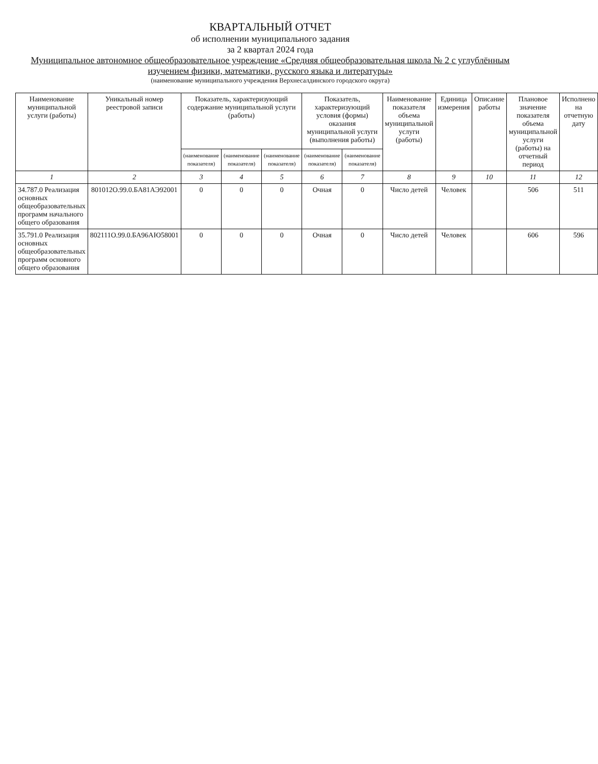КВАРТАЛЬНЫЙ ОТЧЕТ
об исполнении муниципального задания
за 2 квартал 2024 года
Муниципальное автономное общеобразовательное учреждение «Средняя общеобразовательная школа № 2 с углублённым изучением физики, математики, русского языка и литературы»
(наименование муниципального учреждения Верхнесалдинского городского округа)
| Наименование муниципальной услуги (работы) | Уникальный номер реестровой записи | Показатель, характеризующий содержание муниципальной услуги (работы) | | | Показатель, характеризующий условия (формы) оказания муниципальной услуги (выполнения работы) | | Наименование показателя объема муниципальной услуги (работы) | Единица измерения | Описание работы | Плановое значение показателя объема муниципальной услуги (работы) на отчетный период | Исполнено на отчетную дату |
| --- | --- | --- | --- | --- | --- | --- | --- | --- | --- | --- | --- |
| | | (наименование показателя) | (наименование показателя) | (наименование показателя) | (наименование показателя) | (наименование показателя) | | | | | |
| 1 | 2 | 3 | 4 | 5 | 6 | 7 | 8 | 9 | 10 | 11 | 12 |
| 34.787.0 Реализация основных общеобразовательных программ начального общего образования | 801012О.99.0.БА81АЭ92001 | 0 | 0 | 0 | Очная | 0 | Число детей | Человек | | 506 | 511 |
| 35.791.0 Реализация основных общеобразовательных программ основного общего образования | 802111О.99.0.БА96АЮ58001 | 0 | 0 | 0 | Очная | 0 | Число детей | Человек | | 606 | 596 |